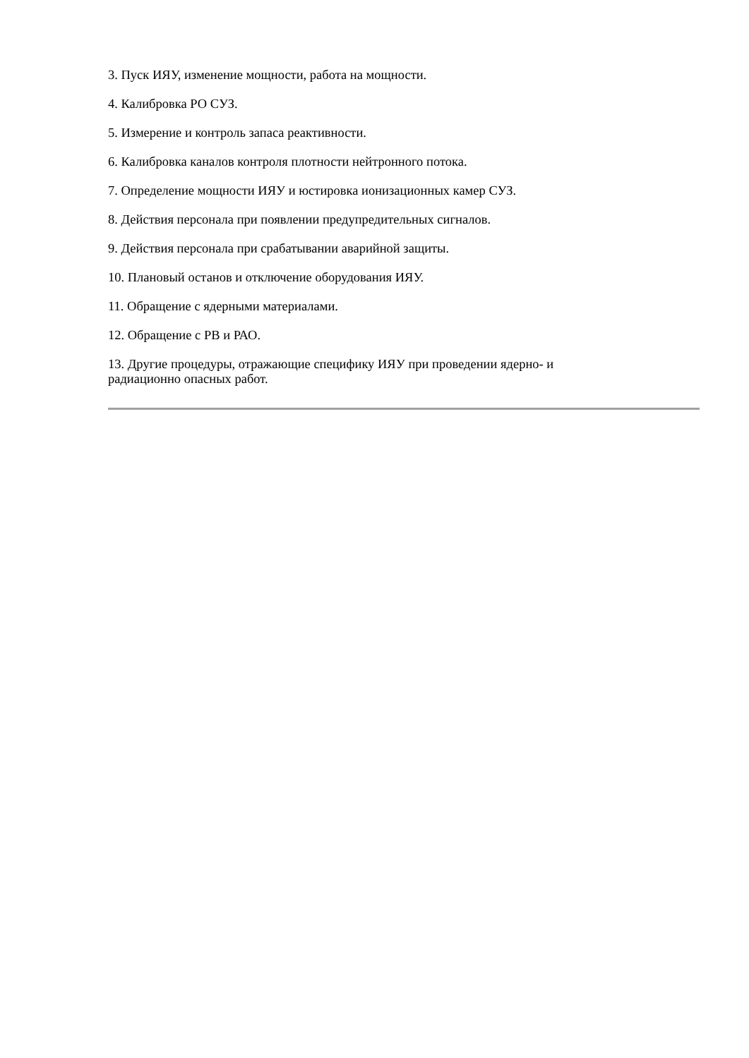3. Пуск ИЯУ, изменение мощности, работа на мощности.
4. Калибровка РО СУЗ.
5. Измерение и контроль запаса реактивности.
6. Калибровка каналов контроля плотности нейтронного потока.
7. Определение мощности ИЯУ и юстировка ионизационных камер СУЗ.
8. Действия персонала при появлении предупредительных сигналов.
9. Действия персонала при срабатывании аварийной защиты.
10. Плановый останов и отключение оборудования ИЯУ.
11. Обращение с ядерными материалами.
12. Обращение с РВ и РАО.
13. Другие процедуры, отражающие специфику ИЯУ при проведении ядерно- и
радиационно опасных работ.